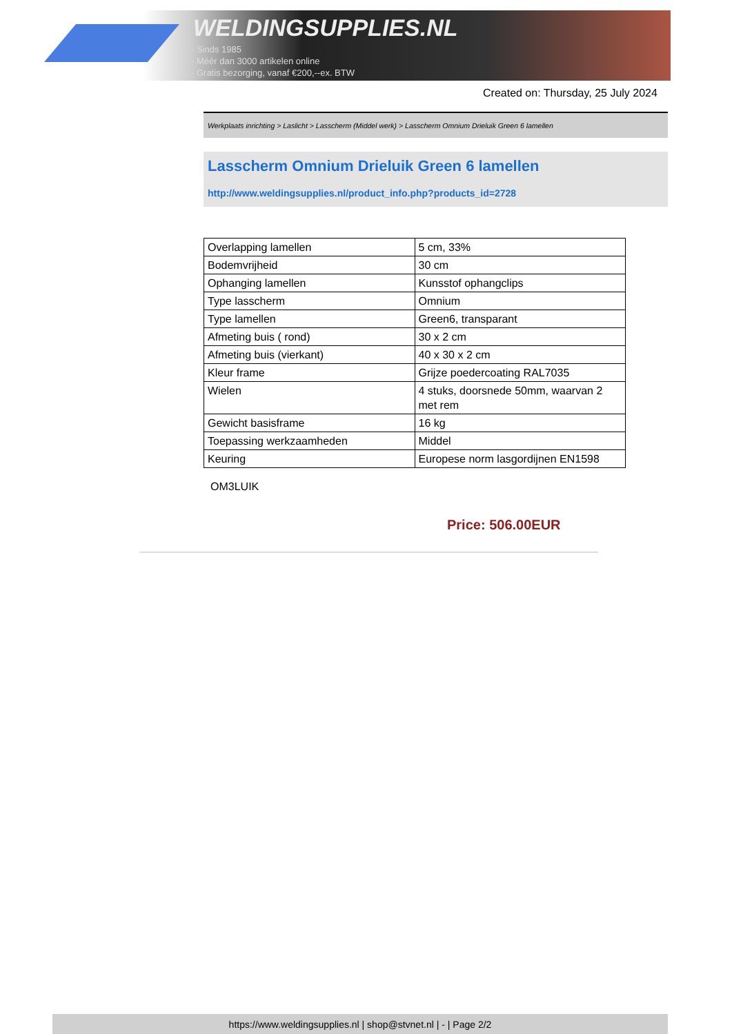WELDINGSUPPLIES.NL
- Sinds 1985
- Méér dan 3000 artikelen online
- Gratis bezorging, vanaf €200,--ex. BTW
Created on: Thursday, 25 July 2024
Werkplaats inrichting > Laslicht > Lasscherm (Middel werk) > Lasscherm Omnium Drieluik Green 6 lamellen
Lasscherm Omnium Drieluik Green 6 lamellen
http://www.weldingsupplies.nl/product_info.php?products_id=2728
| Overlapping lamellen | 5 cm, 33% |
| Bodemvrijheid | 30 cm |
| Ophanging lamellen | Kunsstof ophangclips |
| Type lasscherm | Omnium |
| Type lamellen | Green6, transparant |
| Afmeting buis ( rond) | 30 x 2 cm |
| Afmeting buis (vierkant) | 40 x 30 x 2 cm |
| Kleur frame | Grijze poedercoating RAL7035 |
| Wielen | 4 stuks, doorsnede 50mm, waarvan 2 met rem |
| Gewicht basisframe | 16 kg |
| Toepassing werkzaamheden | Middel |
| Keuring | Europese norm lasgordijnen EN1598 |
OM3LUIK
Price: 506.00EUR
https://www.weldingsupplies.nl | shop@stvnet.nl | - | Page 2/2